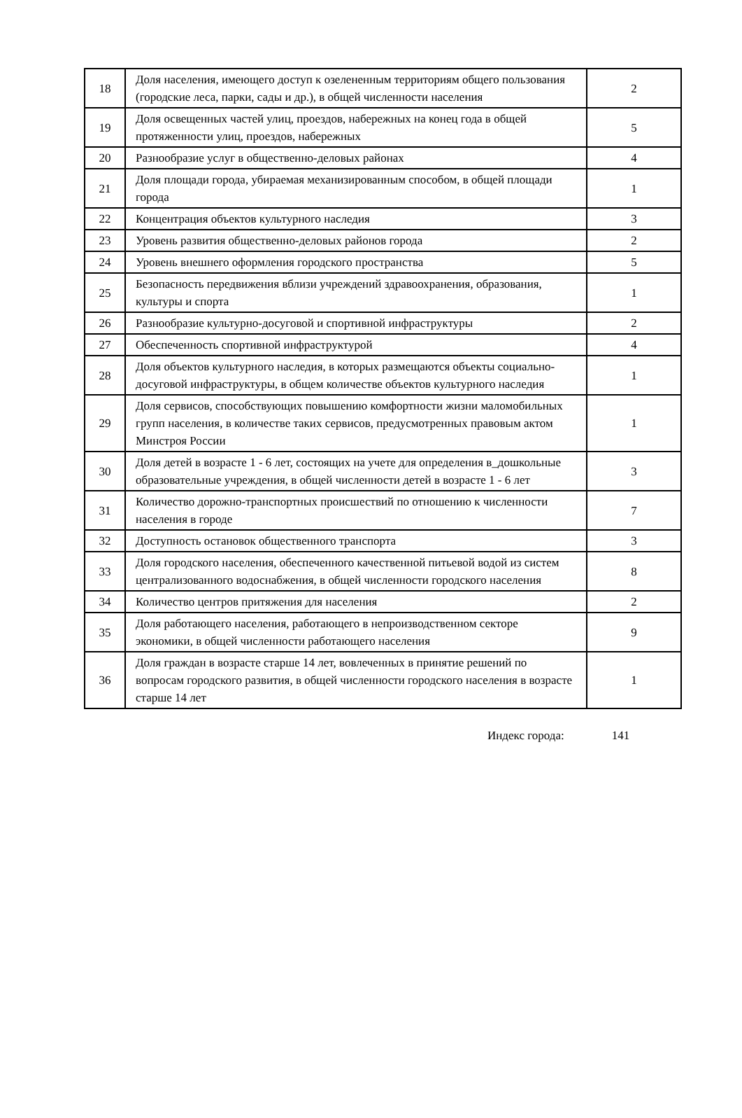| 18 | Доля населения, имеющего доступ к озелененным территориям общего пользования (городские леса, парки, сады и др.), в общей численности населения | 2 |
| 19 | Доля освещенных частей улиц, проездов, набережных на конец года в общей протяженности улиц, проездов, набережных | 5 |
| 20 | Разнообразие услуг в общественно-деловых районах | 4 |
| 21 | Доля площади города, убираемая механизированным способом, в общей площади города | 1 |
| 22 | Концентрация объектов культурного наследия | 3 |
| 23 | Уровень развития общественно-деловых районов города | 2 |
| 24 | Уровень внешнего оформления городского пространства | 5 |
| 25 | Безопасность передвижения вблизи учреждений здравоохранения, образования, культуры и спорта | 1 |
| 26 | Разнообразие культурно-досуговой и спортивной инфраструктуры | 2 |
| 27 | Обеспеченность спортивной инфраструктурой | 4 |
| 28 | Доля объектов культурного наследия, в которых размещаются объекты социально-досуговой инфраструктуры, в общем количестве объектов культурного наследия | 1 |
| 29 | Доля сервисов, способствующих повышению комфортности жизни маломобильных групп населения, в количестве таких сервисов, предусмотренных правовым актом Минстроя России | 1 |
| 30 | Доля детей в возрасте 1 - 6 лет, состоящих на учете для определения в_дошкольные образовательные учреждения, в общей численности детей в возрасте 1 - 6 лет | 3 |
| 31 | Количество дорожно-транспортных происшествий по отношению к численности населения в городе | 7 |
| 32 | Доступность остановок общественного транспорта | 3 |
| 33 | Доля городского населения, обеспеченного качественной питьевой водой из систем централизованного водоснабжения, в общей численности городского населения | 8 |
| 34 | Количество центров притяжения для населения | 2 |
| 35 | Доля работающего населения, работающего в непроизводственном секторе экономики, в общей численности работающего населения | 9 |
| 36 | Доля граждан в возрасте старше 14 лет, вовлеченных в принятие решений по вопросам городского развития, в общей численности городского населения в возрасте старше 14 лет | 1 |
Индекс города: 141